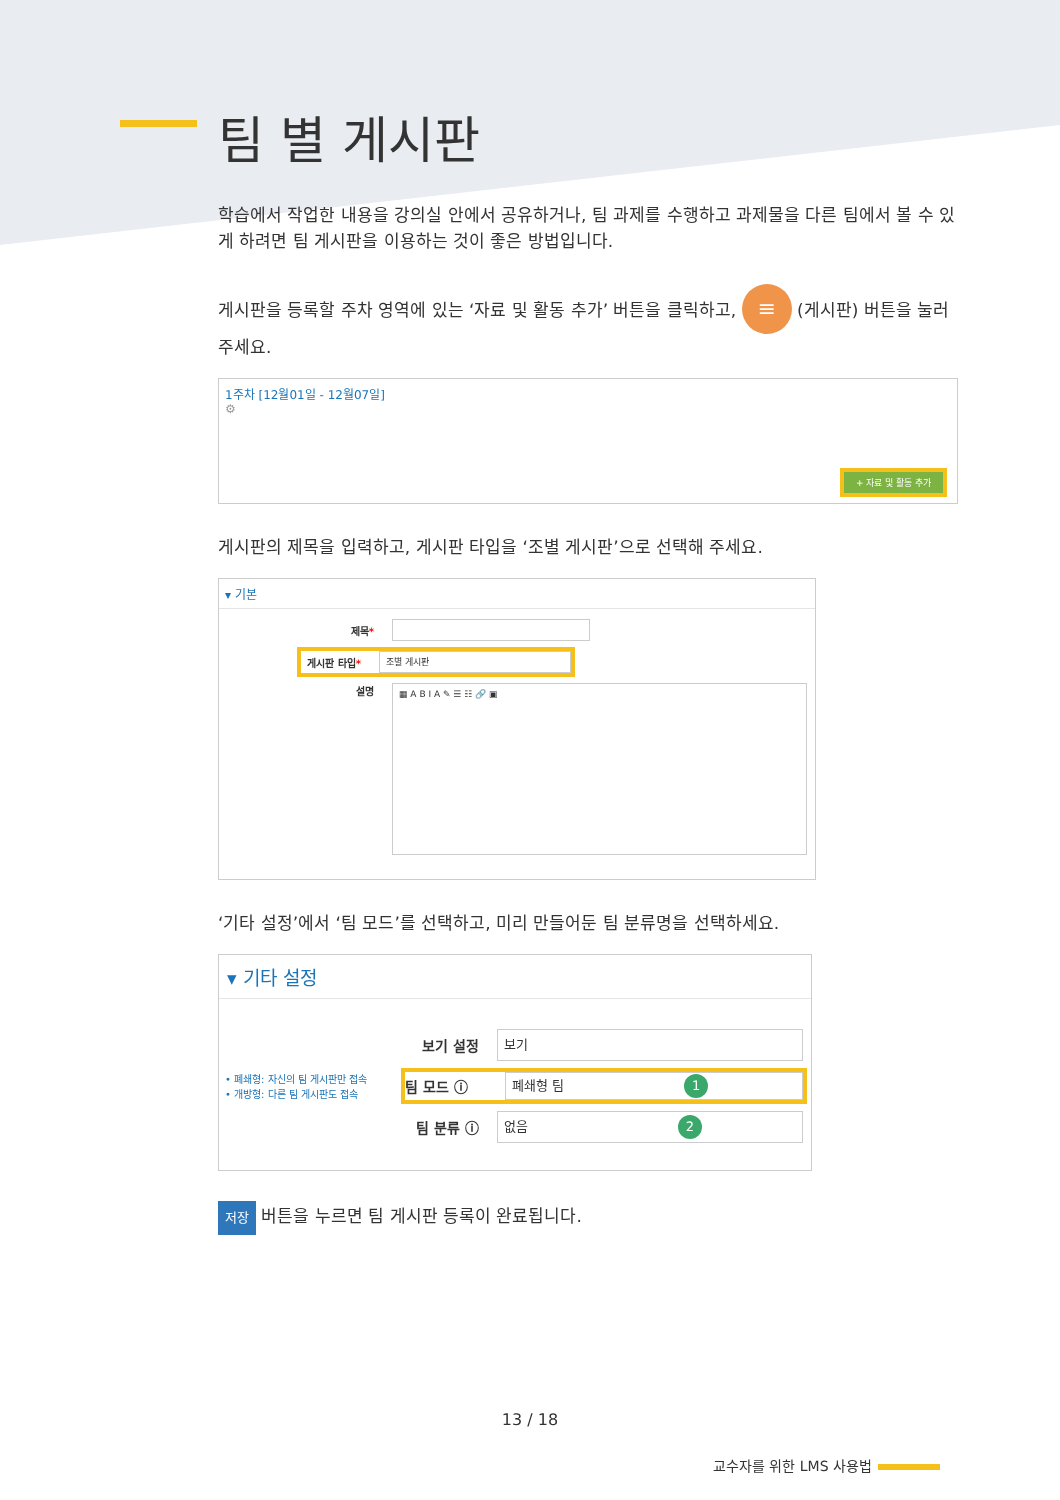팀 별 게시판
학습에서 작업한 내용을 강의실 안에서 공유하거나, 팀 과제를 수행하고 과제물을 다른 팀에서 볼 수 있게 하려면 팀 게시판을 이용하는 것이 좋은 방법입니다.
게시판을 등록할 주차 영역에 있는 ‘자료 및 활동 추가’ 버튼을 클릭하고, ≡ (게시판) 버튼을 눌러주세요.
1주차 [12월01일 - 12월07일]
⚙
+ 자료 및 활동 추가
게시판의 제목을 입력하고, 게시판 타입을 ‘조별 게시판’으로 선택해 주세요.
▾ 기본
제목*
게시판 타입*
조별 게시판
설명
▦ A B I A ✎ ☰ ☷ 🔗 ▣
‘기타 설정’에서 ‘팀 모드’를 선택하고, 미리 만들어둔 팀 분류명을 선택하세요.
▾ 기타 설정
보기 설정
보기
• 폐쇄형: 자신의 팀 게시판만 접속
• 개방형: 다른 팀 게시판도 접속
팀 모드 ⓘ
폐쇄형 팀 1
팀 분류 ⓘ
없음 2
저장 버튼을 누르면 팀 게시판 등록이 완료됩니다.
13 / 18
교수자를 위한 LMS 사용법